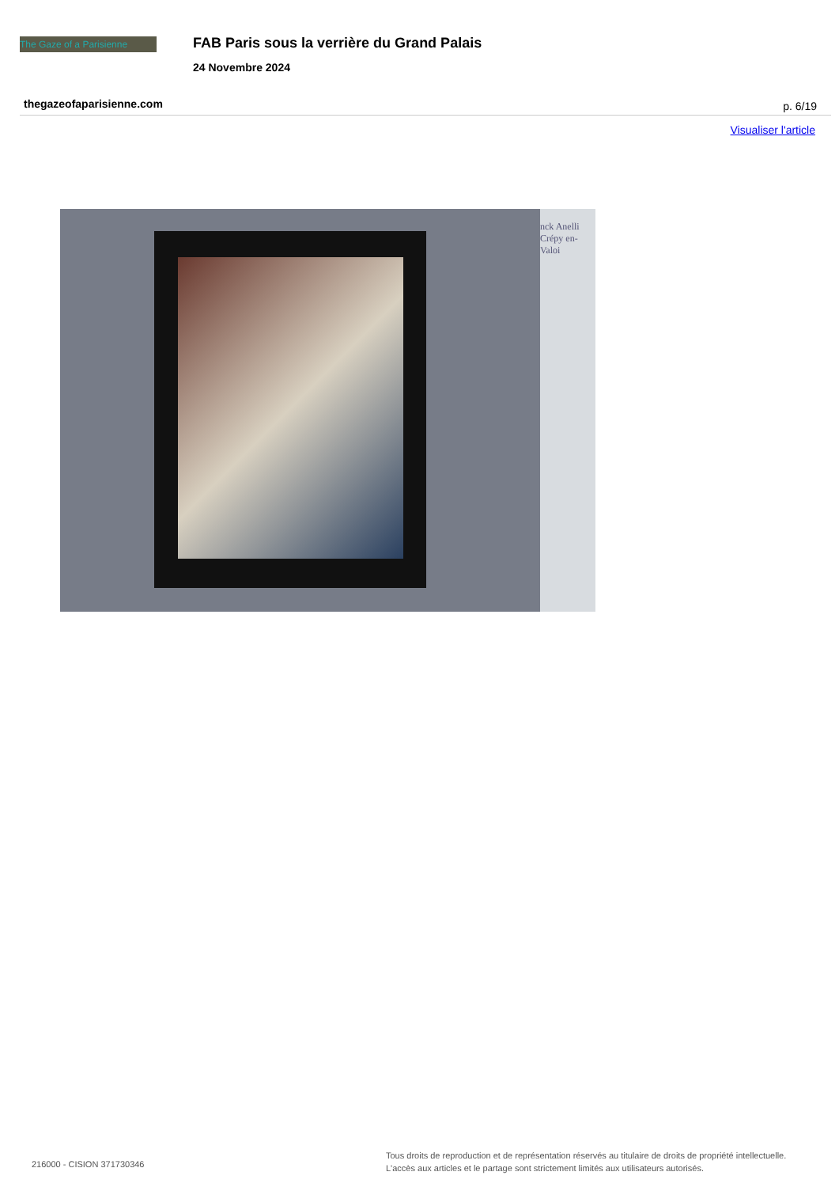The Gaze of a Parisienne
FAB Paris sous la verrière du Grand Palais
24 Novembre 2024
thegazeofaparisienne.com p. 6/19
Visualiser l'article
nck Anelli
Crépy en-Valoi
216000 - CISION 371730346
Tous droits de reproduction et de représentation réservés au titulaire de droits de propriété intellectuelle.
L'accès aux articles et le partage sont strictement limités aux utilisateurs autorisés.